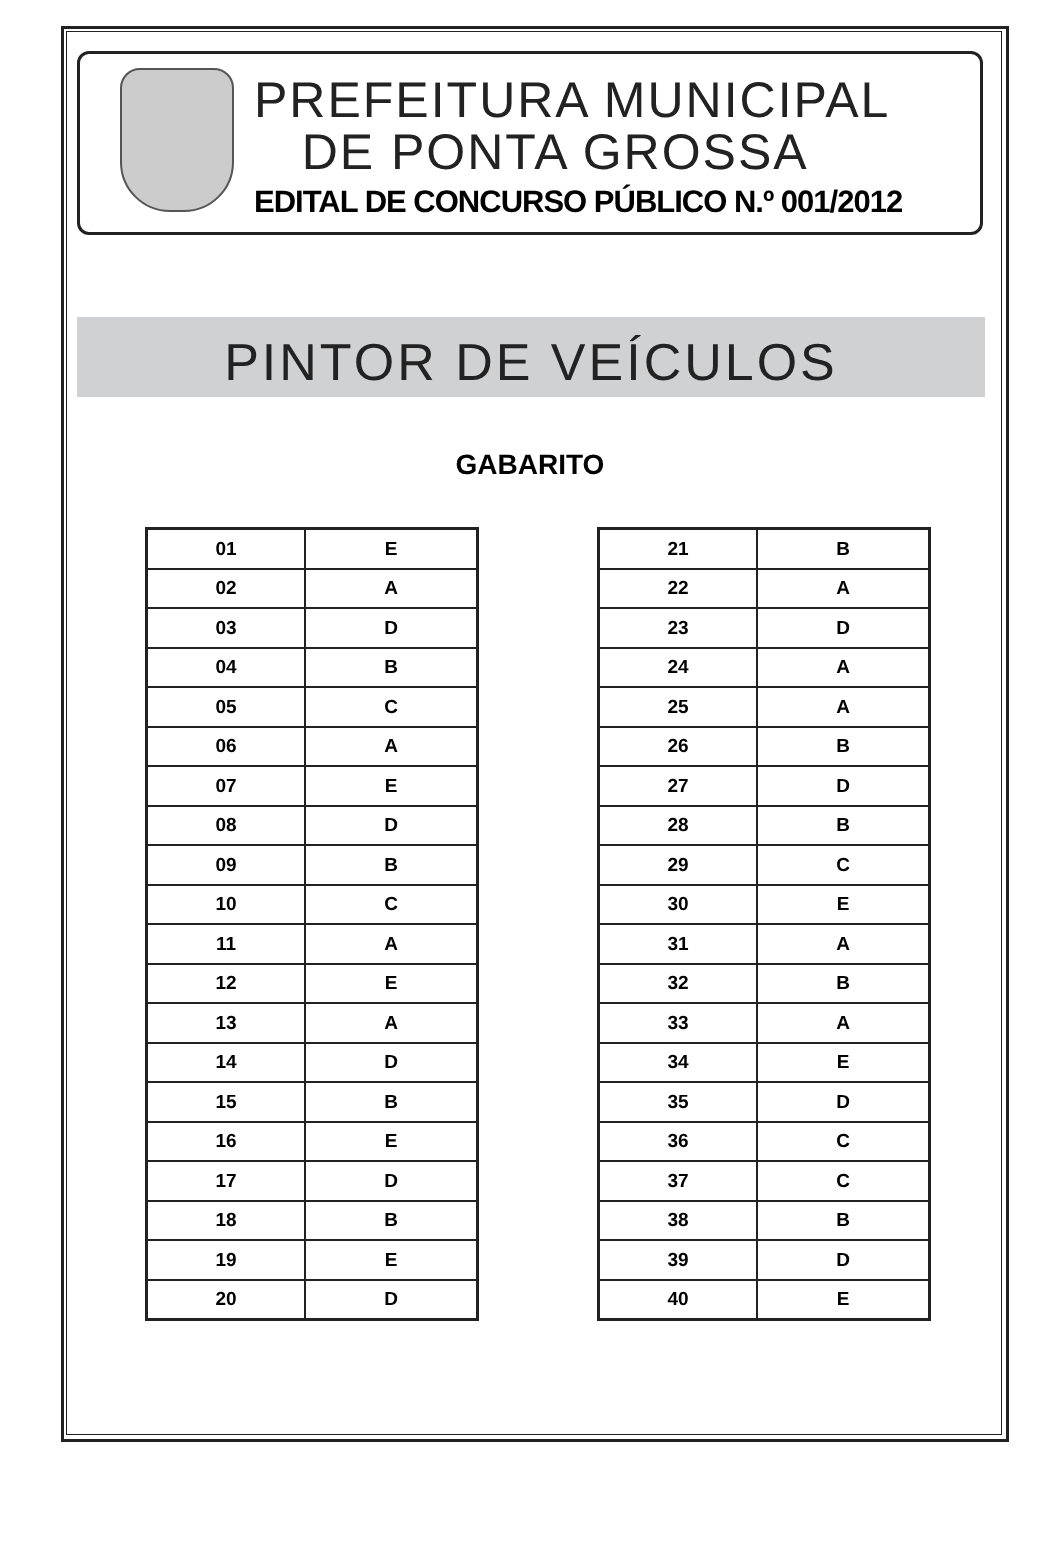PREFEITURA MUNICIPAL
DE PONTA GROSSA
EDITAL DE CONCURSO PÚBLICO N.º 001/2012
PINTOR DE VEÍCULOS
GABARITO
| 01 | E |
| 02 | A |
| 03 | D |
| 04 | B |
| 05 | C |
| 06 | A |
| 07 | E |
| 08 | D |
| 09 | B |
| 10 | C |
| 11 | A |
| 12 | E |
| 13 | A |
| 14 | D |
| 15 | B |
| 16 | E |
| 17 | D |
| 18 | B |
| 19 | E |
| 20 | D |
| 21 | B |
| 22 | A |
| 23 | D |
| 24 | A |
| 25 | A |
| 26 | B |
| 27 | D |
| 28 | B |
| 29 | C |
| 30 | E |
| 31 | A |
| 32 | B |
| 33 | A |
| 34 | E |
| 35 | D |
| 36 | C |
| 37 | C |
| 38 | B |
| 39 | D |
| 40 | E |